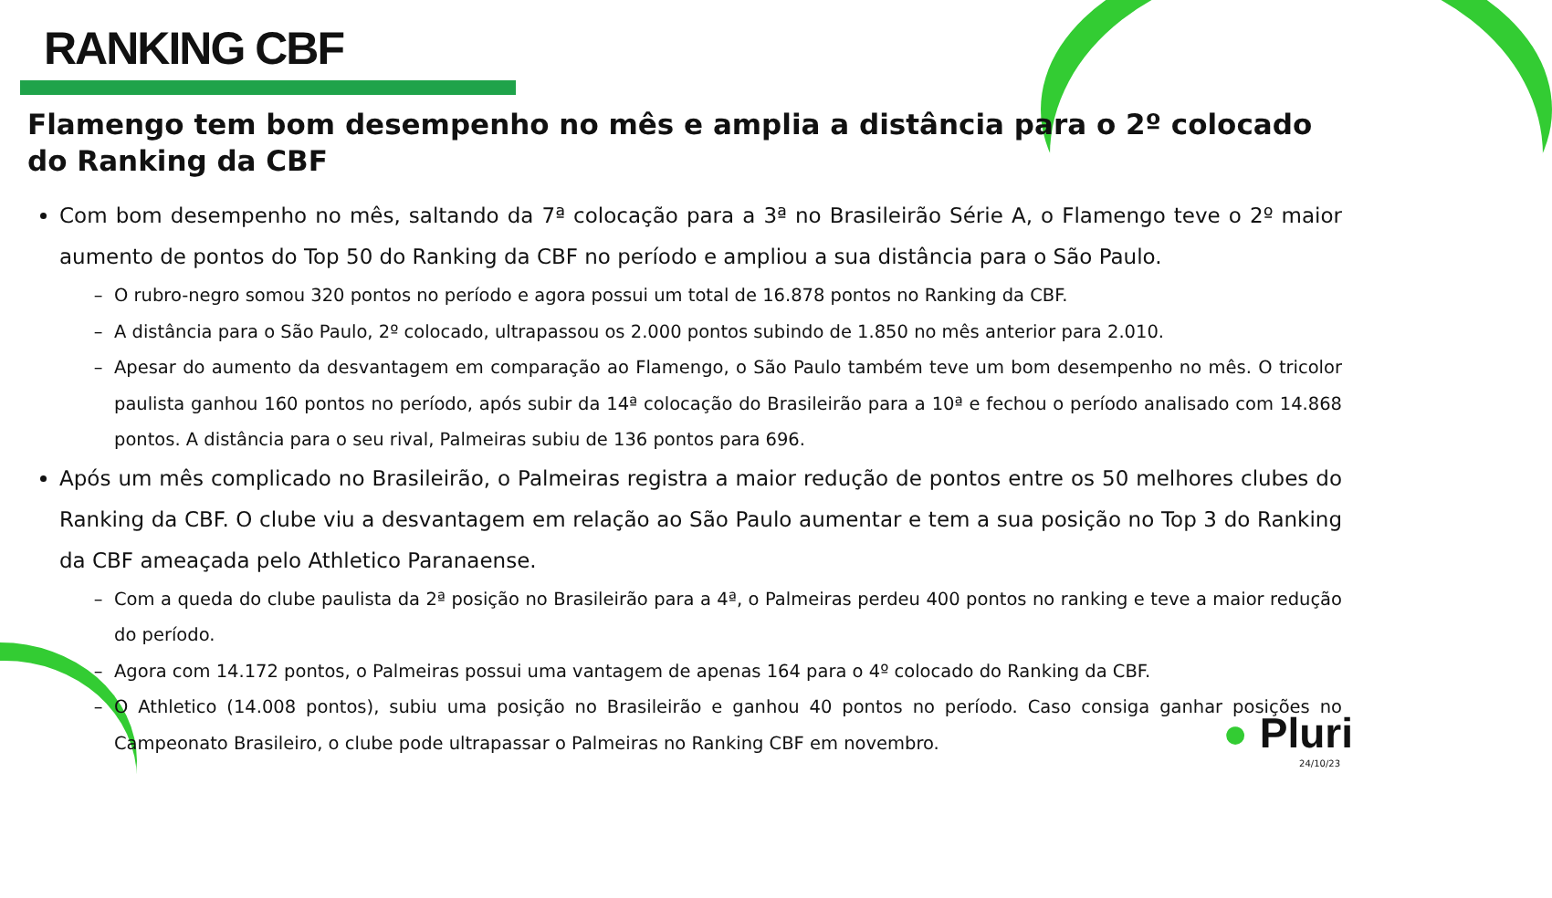RANKING CBF
Flamengo tem bom desempenho no mês e amplia a distância para o 2º colocado do Ranking da CBF
Com bom desempenho no mês, saltando da 7ª colocação para a 3ª no Brasileirão Série A, o Flamengo teve o 2º maior aumento de pontos do Top 50 do Ranking da CBF no período e ampliou a sua distância para o São Paulo.
O rubro-negro somou 320 pontos no período e agora possui um total de 16.878 pontos no Ranking da CBF.
A distância para o São Paulo, 2º colocado, ultrapassou os 2.000 pontos subindo de 1.850 no mês anterior para 2.010.
Apesar do aumento da desvantagem em comparação ao Flamengo, o São Paulo também teve um bom desempenho no mês. O tricolor paulista ganhou 160 pontos no período, após subir da 14ª colocação do Brasileirão para a 10ª e fechou o período analisado com 14.868 pontos. A distância para o seu rival, Palmeiras subiu de 136 pontos para 696.
Após um mês complicado no Brasileirão, o Palmeiras registra a maior redução de pontos entre os 50 melhores clubes do Ranking da CBF. O clube viu a desvantagem em relação ao São Paulo aumentar e tem a sua posição no Top 3 do Ranking da CBF ameaçada pelo Athletico Paranaense.
Com a queda do clube paulista da 2ª posição no Brasileirão para a 4ª, o Palmeiras perdeu 400 pontos no ranking e teve a maior redução do período.
Agora com 14.172 pontos, o Palmeiras possui uma vantagem de apenas 164 para o 4º colocado do Ranking da CBF.
O Athletico (14.008 pontos), subiu uma posição no Brasileirão e ganhou 40 pontos no período. Caso consiga ganhar posições no Campeonato Brasileiro, o clube pode ultrapassar o Palmeiras no Ranking CBF em novembro.
● Pluri
24/10/23